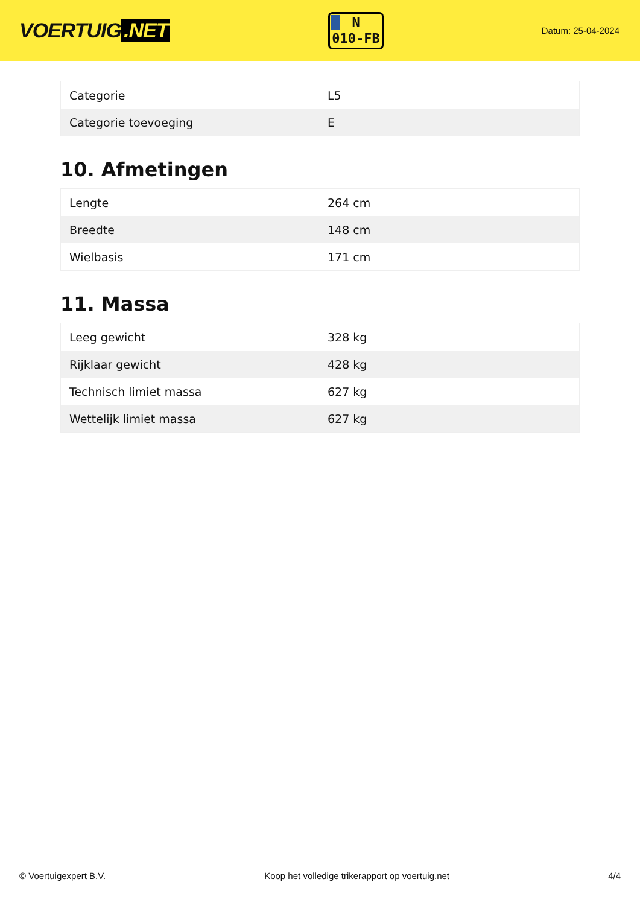VOERTUIG.NET
N
010-FB
Datum: 25-04-2024
| Categorie | L5 |
| Categorie toevoeging | E |
10. Afmetingen
| Lengte | 264 cm |
| Breedte | 148 cm |
| Wielbasis | 171 cm |
11. Massa
| Leeg gewicht | 328 kg |
| Rijklaar gewicht | 428 kg |
| Technisch limiet massa | 627 kg |
| Wettelijk limiet massa | 627 kg |
© Voertuigexpert B.V. Koop het volledige trikerapport op voertuig.net 4/4